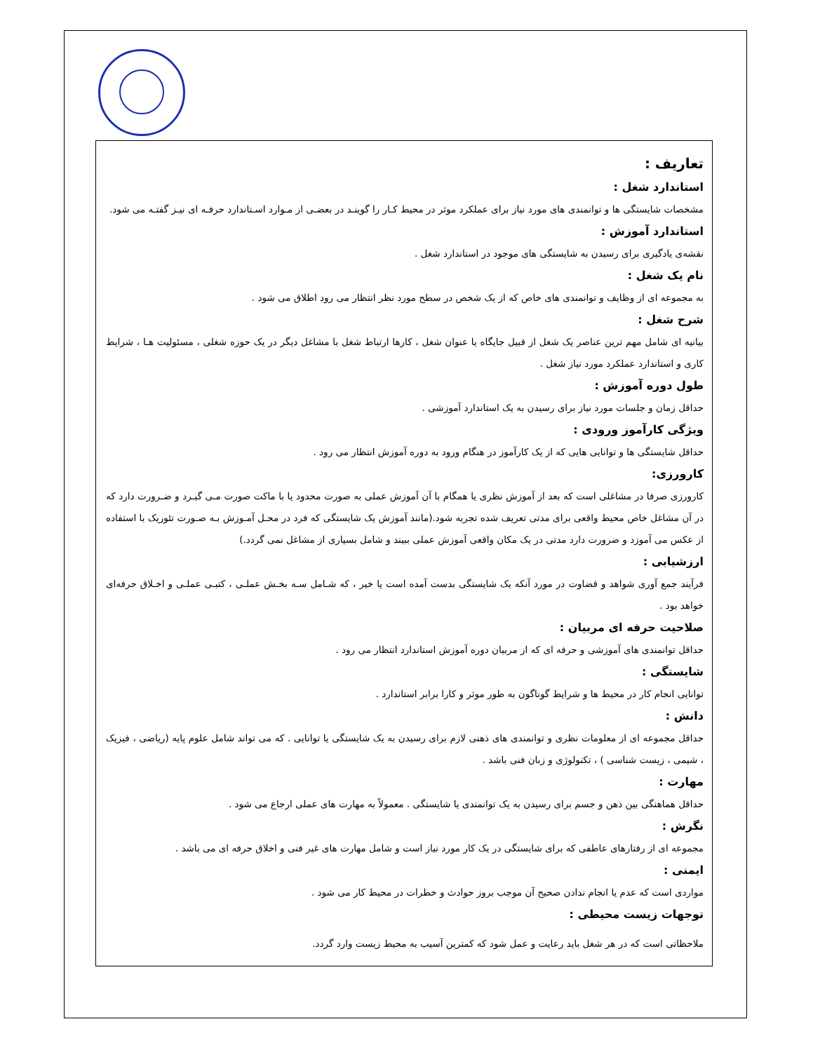تعاریف :
استاندارد شغل :
مشخصات شایستگی ها و توانمندی های مورد نیاز برای عملکرد موثر در محیط کـار را گوینـد در بعضـی از مـوارد اسـتاندارد حرفـه ای نیـز گفتـه می شود.
استاندارد آموزش :
نقشه‌ی یادگیری برای رسیدن به شایستگی های موجود در استاندارد شغل .
نام یک شغل :
به مجموعه ای از وظایف و توانمندی های خاص که از یک شخص در سطح مورد نظر انتظار می رود اطلاق می شود .
شرح شغل :
بیانیه ای شامل مهم ترین عناصر یک شغل از قبیل جایگاه یا عنوان شغل ، کارها ارتباط شغل با مشاغل دیگر در یک حوزه شغلی ، مسئولیت هـا ، شرایط کاری و استاندارد عملکرد مورد نیاز شغل .
طول دوره آموزش :
حداقل زمان و جلسات مورد نیاز برای رسیدن به یک استاندارد آموزشی .
ویژگی کارآموز ورودی :
حداقل شایستگی ها و توانایی هایی که از یک کارآموز در هنگام ورود به دوره آموزش انتظار می رود .
کارورزی:
کارورزی صرفا در مشاغلی است که بعد از آموزش نظری یا همگام با آن آموزش عملی به صورت محدود یا با ماکت صورت مـی گیـرد و ضـرورت دارد که در آن مشاغل خاص محیط واقعی برای مدتی تعریف شده تجربه شود.(مانند آموزش یک شایستگی که فرد در محـل آمـوزش بـه صـورت تئوریک با استفاده از عکس می آموزد و ضرورت دارد مدتی در یک مکان واقعی آموزش عملی ببیند و شامل بسیاری از مشاغل نمی گردد.)
ارزشیابی :
فرآیند جمع آوری شواهد و قضاوت در مورد آنکه یک شایستگی بدست آمده است یا خیر ، که شـامل سـه بخـش عملـی ، کتبـی عملـی و اخـلاق حرفه‌ای خواهد بود .
صلاحیت حرفه ای مربیان :
حداقل توانمندی های آموزشی و حرفه ای که از مربیان دوره آموزش استاندارد انتظار می رود .
شایستگی :
توانایی انجام کار در محیط ها و شرایط گوناگون به طور موثر و کارا برابر استاندارد .
دانش :
حداقل مجموعه ای از معلومات نظری و توانمندی های ذهنی لازم برای رسیدن به یک شایستگی یا توانایی . که می تواند شامل علوم پایه (ریاضی ، فیزیک ، شیمی ، زیست شناسی ) ، تکنولوژی و زبان فنی باشد .
مهارت :
حداقل هماهنگی بین ذهن و جسم برای رسیدن به یک توانمندی یا شایستگی . معمولاً به مهارت های عملی ارجاع می شود .
نگرش :
مجموعه ای از رفتارهای عاطفی که برای شایستگی در یک کار مورد نیاز است و شامل مهارت های غیر فنی و اخلاق حرفه ای می باشد .
ایمنی :
مواردی است که عدم یا انجام ندادن صحیح آن موجب بروز حوادث و خطرات در محیط کار می شود .
توجهات زیست محیطی :
ملاحظاتی است که در هر شغل باید رعایت و عمل شود که کمترین آسیب به محیط زیست وارد گردد.